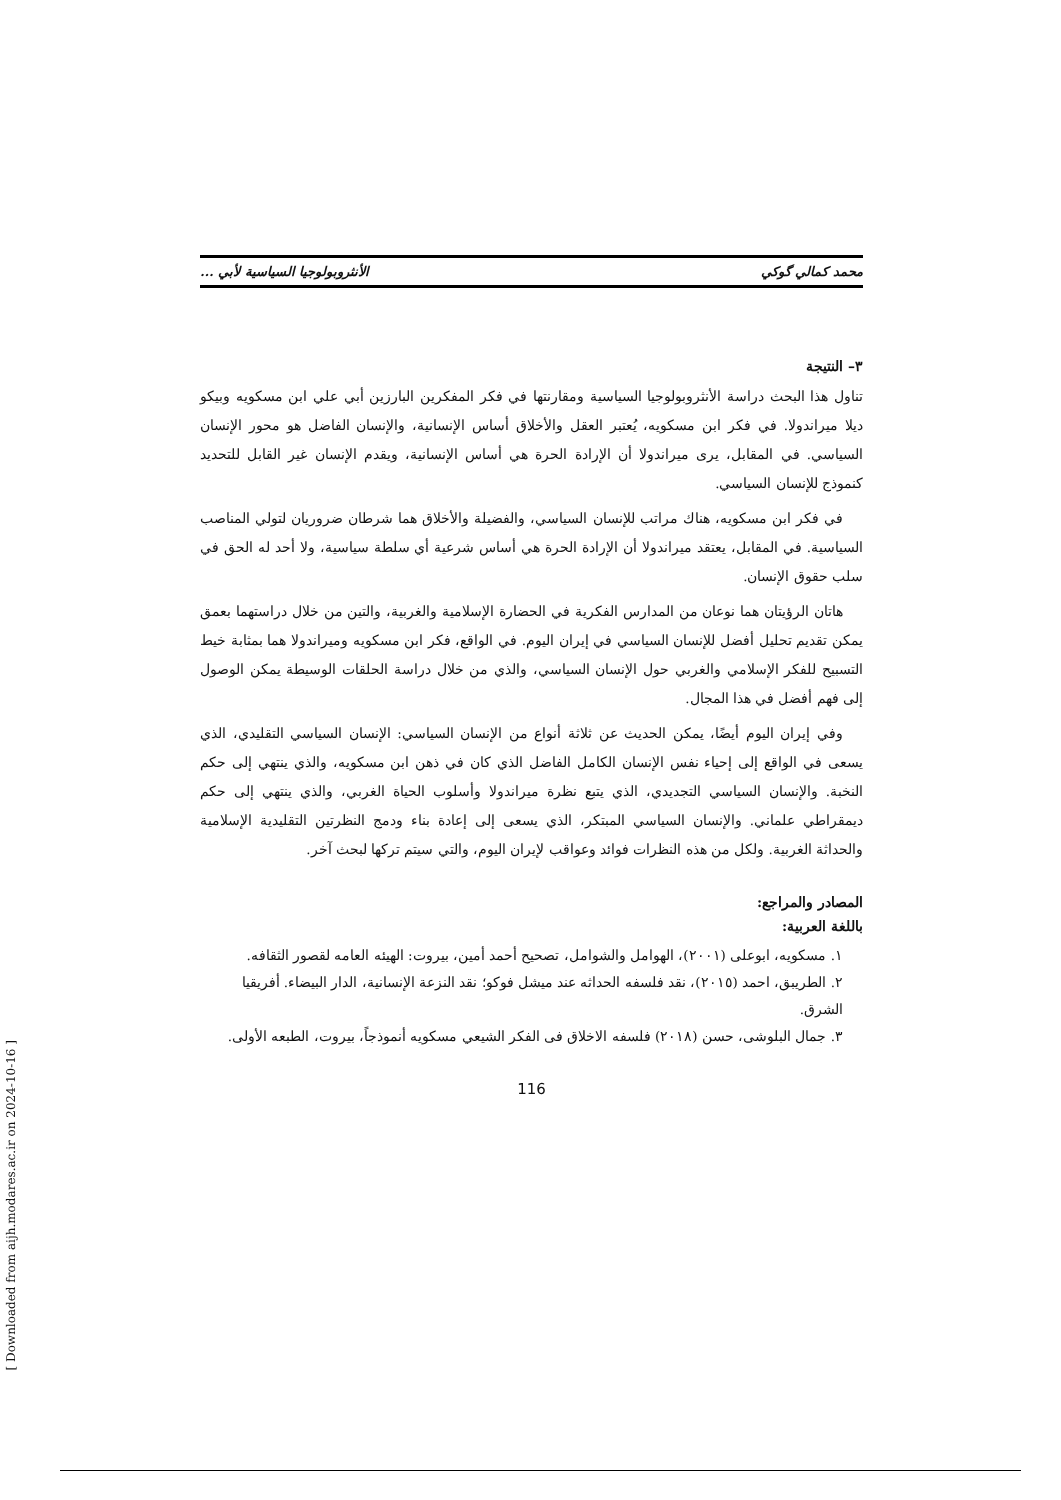محمد كمالي گوكي الأنثروبولوجيا السياسية لأبي ...
٣– النتيجة
تناول هذا البحث دراسة الأنثروبولوجيا السياسية ومقارنتها في فكر المفكرين البارزين أبي علي ابن مسكويه وبيكو ديلا ميراندولا. في فكر ابن مسكويه، يُعتبر العقل والأخلاق أساس الإنسانية، والإنسان الفاضل هو محور الإنسان السياسي. في المقابل، يرى ميراندولا أن الإرادة الحرة هي أساس الإنسانية، ويقدم الإنسان غير القابل للتحديد كنموذج للإنسان السياسي.
في فكر ابن مسكويه، هناك مراتب للإنسان السياسي، والفضيلة والأخلاق هما شرطان ضروريان لتولي المناصب السياسية. في المقابل، يعتقد ميراندولا أن الإرادة الحرة هي أساس شرعية أي سلطة سياسية، ولا أحد له الحق في سلب حقوق الإنسان.
هاتان الرؤيتان هما نوعان من المدارس الفكرية في الحضارة الإسلامية والغربية، والتين من خلال دراستهما بعمق يمكن تقديم تحليل أفضل للإنسان السياسي في إيران اليوم. في الواقع، فكر ابن مسكويه وميراندولا هما بمثابة خيط التسبيح للفكر الإسلامي والغربي حول الإنسان السياسي، والذي من خلال دراسة الحلقات الوسيطة يمكن الوصول إلى فهم أفضل في هذا المجال.
وفي إيران اليوم أيضًا، يمكن الحديث عن ثلاثة أنواع من الإنسان السياسي: الإنسان السياسي التقليدي، الذي يسعى في الواقع إلى إحياء نفس الإنسان الكامل الفاضل الذي كان في ذهن ابن مسكويه، والذي ينتهي إلى حكم النخبة. والإنسان السياسي التجديدي، الذي يتبع نظرة ميراندولا وأسلوب الحياة الغربي، والذي ينتهي إلى حكم ديمقراطي علماني. والإنسان السياسي المبتكر، الذي يسعى إلى إعادة بناء ودمج النظرتين التقليدية الإسلامية والحداثة الغربية. ولكل من هذه النظرات فوائد وعواقب لإيران اليوم، والتي سيتم تركها لبحث آخر.
المصادر والمراجع:
باللغة العربية:
١. مسكويه، ابوعلى (٢٠٠١)، الهوامل والشوامل، تصحيح أحمد أمين، بيروت: الهيئه العامه لقصور الثقافه.
٢. الطريبق، احمد (٢٠١٥)، نقد فلسفه الحداثه عند ميشل فوكو؛ نقد النزعة الإنسانية، الدار البيضاء. أفريقيا الشرق.
٣. جمال البلوشى، حسن (٢٠١٨) فلسفه الاخلاق فى الفكر الشيعي مسكويه أنموذجاً، بيروت، الطبعه الأولى.
116
[ Downloaded from aijh.modares.ac.ir on 2024-10-16 ]